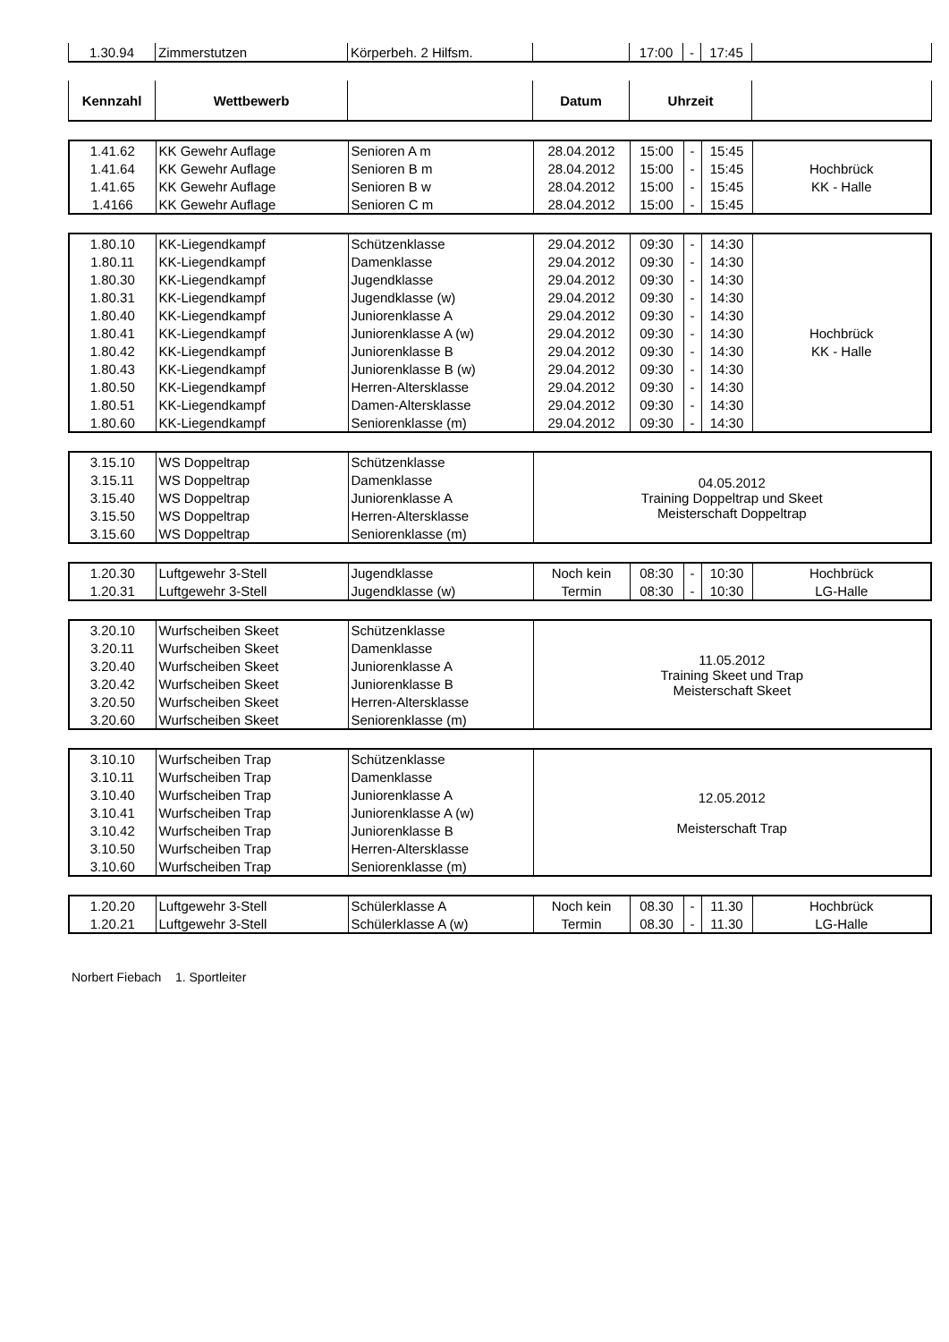| 1.30.94 | Zimmerstutzen | Körperbeh. 2 Hilfsm. | | 17:00 | - | 17:45 | |
| Kennzahl | Wettbewerb | | Datum | Uhrzeit | |
| --- | --- | --- | --- | --- | --- |
| 1.41.62 | KK Gewehr Auflage | Senioren A m | 28.04.2012 | 15:00 | - | 15:45 | |
| 1.41.64 | KK Gewehr Auflage | Senioren B m | 28.04.2012 | 15:00 | - | 15:45 | Hochbrück |
| 1.41.65 | KK Gewehr Auflage | Senioren B w | 28.04.2012 | 15:00 | - | 15:45 | KK - Halle |
| 1.4166 | KK Gewehr Auflage | Senioren C m | 28.04.2012 | 15:00 | - | 15:45 | |
| 1.80.10 | KK-Liegendkampf | Schützenklasse | 29.04.2012 | 09:30 | - | 14:30 | |
| 1.80.11 | KK-Liegendkampf | Damenklasse | 29.04.2012 | 09:30 | - | 14:30 | |
| 1.80.30 | KK-Liegendkampf | Jugendklasse | 29.04.2012 | 09:30 | - | 14:30 | |
| 1.80.31 | KK-Liegendkampf | Jugendklasse (w) | 29.04.2012 | 09:30 | - | 14:30 | |
| 1.80.40 | KK-Liegendkampf | Juniorenklasse A | 29.04.2012 | 09:30 | - | 14:30 | |
| 1.80.41 | KK-Liegendkampf | Juniorenklasse A (w) | 29.04.2012 | 09:30 | - | 14:30 | Hochbrück |
| 1.80.42 | KK-Liegendkampf | Juniorenklasse B | 29.04.2012 | 09:30 | - | 14:30 | KK - Halle |
| 1.80.43 | KK-Liegendkampf | Juniorenklasse B (w) | 29.04.2012 | 09:30 | - | 14:30 | |
| 1.80.50 | KK-Liegendkampf | Herren-Altersklasse | 29.04.2012 | 09:30 | - | 14:30 | |
| 1.80.51 | KK-Liegendkampf | Damen-Altersklasse | 29.04.2012 | 09:30 | - | 14:30 | |
| 1.80.60 | KK-Liegendkampf | Seniorenklasse (m) | 29.04.2012 | 09:30 | - | 14:30 | |
| 3.15.10 | WS Doppeltrap | Schützenklasse | 04.05.2012 Training Doppeltrap und Skeet Meisterschaft Doppeltrap |
| 3.15.11 | WS Doppeltrap | Damenklasse | |
| 3.15.40 | WS Doppeltrap | Juniorenklasse A | |
| 3.15.50 | WS Doppeltrap | Herren-Altersklasse | |
| 3.15.60 | WS Doppeltrap | Seniorenklasse (m) | |
| 1.20.30 | Luftgewehr 3-Stell | Jugendklasse | Noch kein | 08:30 | - | 10:30 | Hochbrück |
| 1.20.31 | Luftgewehr 3-Stell | Jugendklasse (w) | Termin | 08:30 | - | 10:30 | LG-Halle |
| 3.20.10 | Wurfscheiben Skeet | Schützenklasse | 11.05.2012 Training Skeet und Trap Meisterschaft Skeet |
| 3.20.11 | Wurfscheiben Skeet | Damenklasse | |
| 3.20.40 | Wurfscheiben Skeet | Juniorenklasse A | |
| 3.20.42 | Wurfscheiben Skeet | Juniorenklasse B | |
| 3.20.50 | Wurfscheiben Skeet | Herren-Altersklasse | |
| 3.20.60 | Wurfscheiben Skeet | Seniorenklasse (m) | |
| 3.10.10 | Wurfscheiben Trap | Schützenklasse | 12.05.2012 Meisterschaft Trap |
| 3.10.11 | Wurfscheiben Trap | Damenklasse | |
| 3.10.40 | Wurfscheiben Trap | Juniorenklasse A | |
| 3.10.41 | Wurfscheiben Trap | Juniorenklasse A (w) | |
| 3.10.42 | Wurfscheiben Trap | Juniorenklasse B | |
| 3.10.50 | Wurfscheiben Trap | Herren-Altersklasse | |
| 3.10.60 | Wurfscheiben Trap | Seniorenklasse (m) | |
| 1.20.20 | Luftgewehr 3-Stell | Schülerklasse A | Noch kein | 08.30 | - | 11.30 | Hochbrück |
| 1.20.21 | Luftgewehr 3-Stell | Schülerklasse A (w) | Termin | 08.30 | - | 11.30 | LG-Halle |
Norbert Fiebach 1. Sportleiter